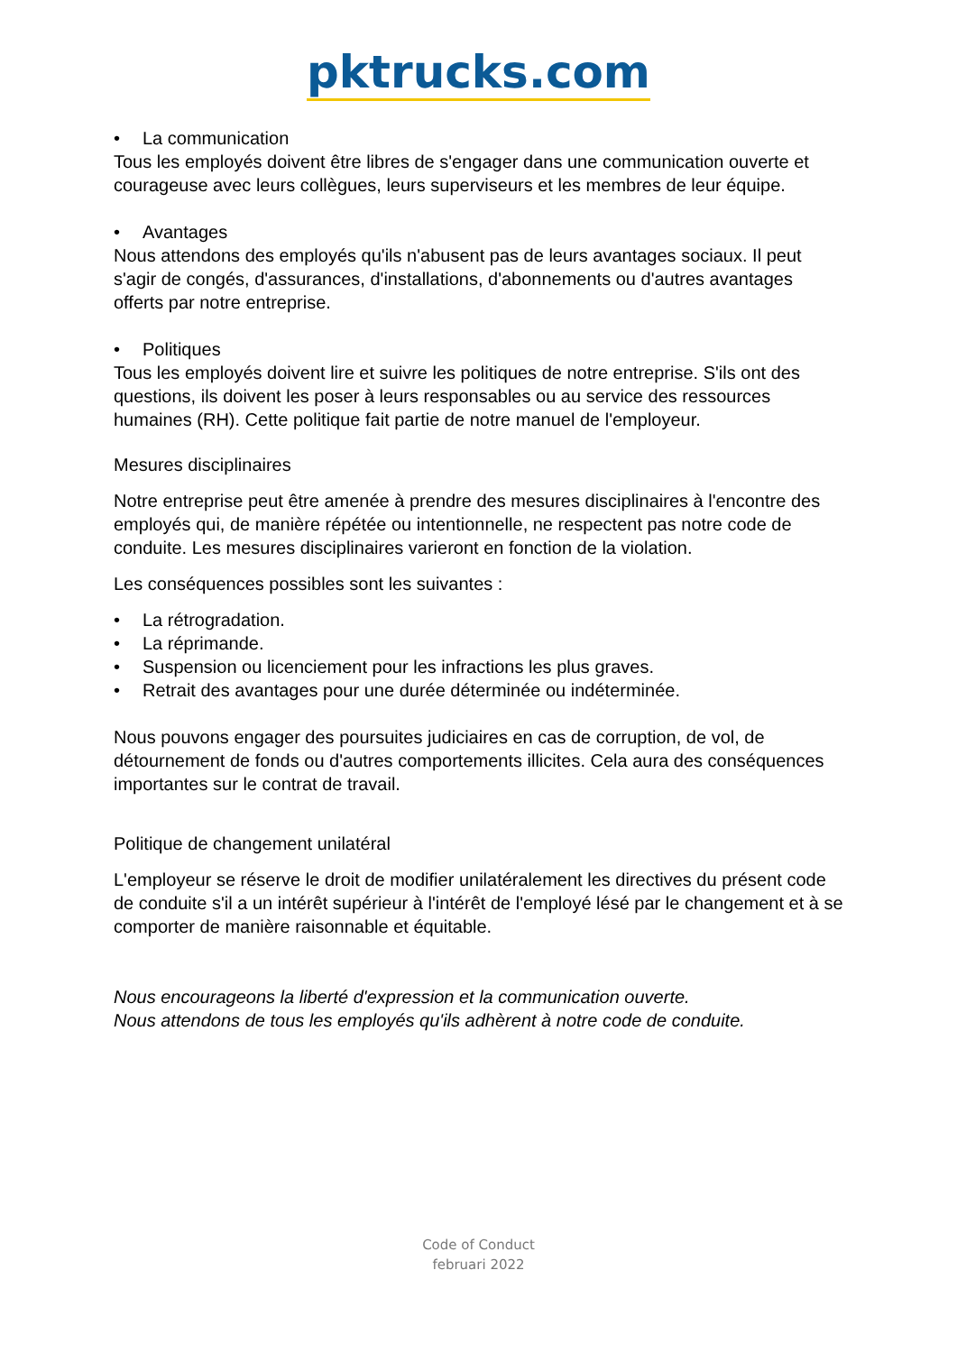pktrucks.com
• La communication
Tous les employés doivent être libres de s'engager dans une communication ouverte et courageuse avec leurs collègues, leurs superviseurs et les membres de leur équipe.
• Avantages
Nous attendons des employés qu'ils n'abusent pas de leurs avantages sociaux. Il peut s'agir de congés, d'assurances, d'installations, d'abonnements ou d'autres avantages offerts par notre entreprise.
• Politiques
Tous les employés doivent lire et suivre les politiques de notre entreprise. S'ils ont des questions, ils doivent les poser à leurs responsables ou au service des ressources humaines (RH). Cette politique fait partie de notre manuel de l'employeur.
Mesures disciplinaires
Notre entreprise peut être amenée à prendre des mesures disciplinaires à l'encontre des employés qui, de manière répétée ou intentionnelle, ne respectent pas notre code de conduite. Les mesures disciplinaires varieront en fonction de la violation.
Les conséquences possibles sont les suivantes :
• La rétrogradation.
• La réprimande.
• Suspension ou licenciement pour les infractions les plus graves.
• Retrait des avantages pour une durée déterminée ou indéterminée.
Nous pouvons engager des poursuites judiciaires en cas de corruption, de vol, de détournement de fonds ou d'autres comportements illicites. Cela aura des conséquences importantes sur le contrat de travail.
Politique de changement unilatéral
L'employeur se réserve le droit de modifier unilatéralement les directives du présent code de conduite s'il a un intérêt supérieur à l'intérêt de l'employé lésé par le changement et à se comporter de manière raisonnable et équitable.
Nous encourageons la liberté d'expression et la communication ouverte.
Nous attendons de tous les employés qu'ils adhèrent à notre code de conduite.
Code of Conduct
februari 2022